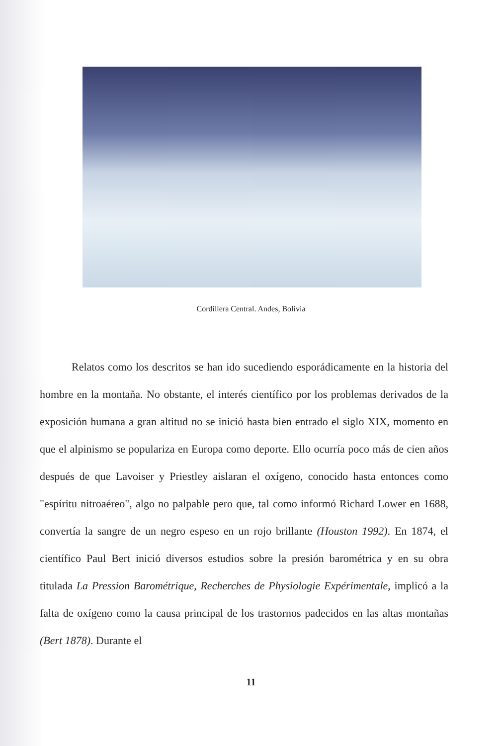Cordillera Central. Andes, Bolivia
Relatos como los descritos se han ido sucediendo esporádicamente en la historia del hombre en la montaña. No obstante, el interés científico por los problemas derivados de la exposición humana a gran altitud no se inició hasta bien entrado el siglo XIX, momento en que el alpinismo se populariza en Europa como deporte. Ello ocurría poco más de cien años después de que Lavoiser y Priestley aislaran el oxígeno, conocido hasta entonces como "espíritu nitroaéreo", algo no palpable pero que, tal como informó Richard Lower en 1688, convertía la sangre de un negro espeso en un rojo brillante (Houston 1992). En 1874, el científico Paul Bert inició diversos estudios sobre la presión barométrica y en su obra titulada La Pression Barométrique, Recherches de Physiologie Expérimentale, implicó a la falta de oxígeno como la causa principal de los trastornos padecidos en las altas montañas (Bert 1878). Durante el
11